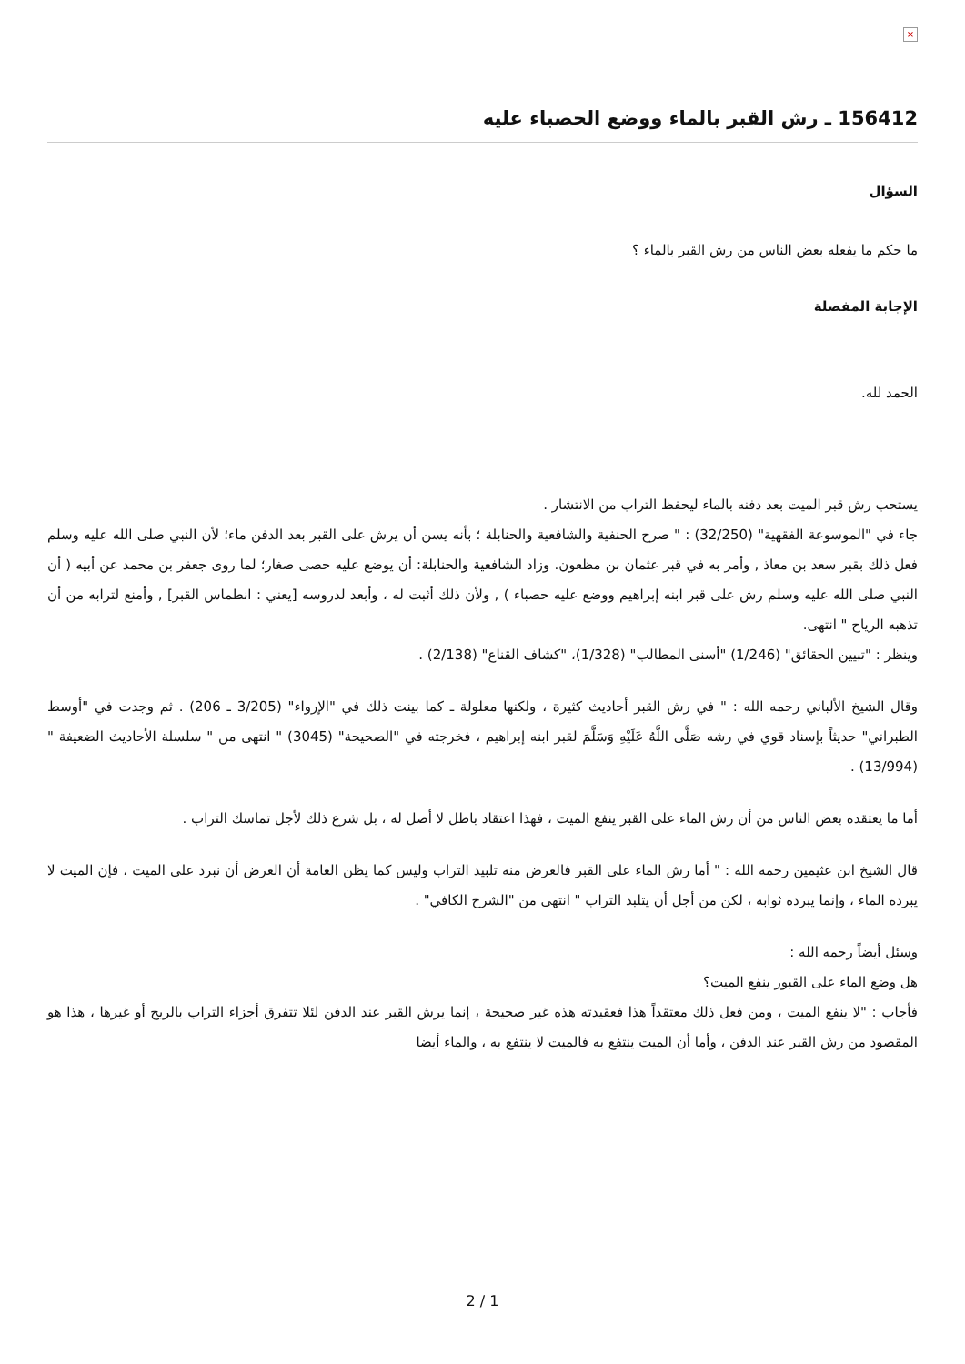×
156412 ـ رش القبر بالماء ووضع الحصباء عليه
السؤال
ما حكم ما يفعله بعض الناس من رش القبر بالماء ؟
الإجابة المفصلة
الحمد لله.
يستحب رش قبر الميت بعد دفنه بالماء ليحفظ التراب من الانتشار .
جاء في "الموسوعة الفقهية" (32/250) : " صرح الحنفية والشافعية والحنابلة ؛ بأنه يسن أن يرش على القبر بعد الدفن ماء؛ لأن النبي صلى الله عليه وسلم فعل ذلك بقبر سعد بن معاذ , وأمر به في قبر عثمان بن مظعون. وزاد الشافعية والحنابلة: أن يوضع عليه حصى صغار؛ لما روى جعفر بن محمد عن أبيه ( أن النبي صلى الله عليه وسلم رش على قبر ابنه إبراهيم ووضع عليه حصباء ) , ولأن ذلك أثبت له ، وأبعد لدروسه [يعني : انطماس القبر] , وأمنع لترابه من أن تذهبه الرياح " انتهى.
وينظر : "تبيين الحقائق" (1/246) "أسنى المطالب" (1/328)، "كشاف القناع" (2/138) .
وقال الشيخ الألباني رحمه الله : " في رش القبر أحاديث كثيرة ، ولكنها معلولة ـ كما بينت ذلك في "الإرواء" (3/205 ـ 206) . ثم وجدت في "أوسط الطبراني" حديثاً بإسناد قوي في رشه صَلَّى اللَّهُ عَلَيْهِ وَسَلَّمَ لقبر ابنه إبراهيم ، فخرجته في "الصحيحة" (3045) " انتهى من " سلسلة الأحاديث الضعيفة " (13/994) .
أما ما يعتقده بعض الناس من أن رش الماء على القبر ينفع الميت ، فهذا اعتقاد باطل لا أصل له ، بل شرع ذلك لأجل تماسك التراب .
قال الشيخ ابن عثيمين رحمه الله : " أما رش الماء على القبر فالغرض منه تلبيد التراب وليس كما يظن العامة أن الغرض أن نبرد على الميت ، فإن الميت لا يبرده الماء ، وإنما يبرده ثوابه ، لكن من أجل أن يتلبد التراب " انتهى من "الشرح الكافي" .
وسئل أيضاً رحمه الله :
هل وضع الماء على القبور ينفع الميت؟
فأجاب : "لا ينفع الميت ، ومن فعل ذلك معتقداً هذا فعقيدته هذه غير صحيحة ، إنما يرش القبر عند الدفن لئلا تتفرق أجزاء التراب بالريح أو غيرها ، هذا هو المقصود من رش القبر عند الدفن ، وأما أن الميت ينتفع به فالميت لا ينتفع به ، والماء أيضا
2 / 1